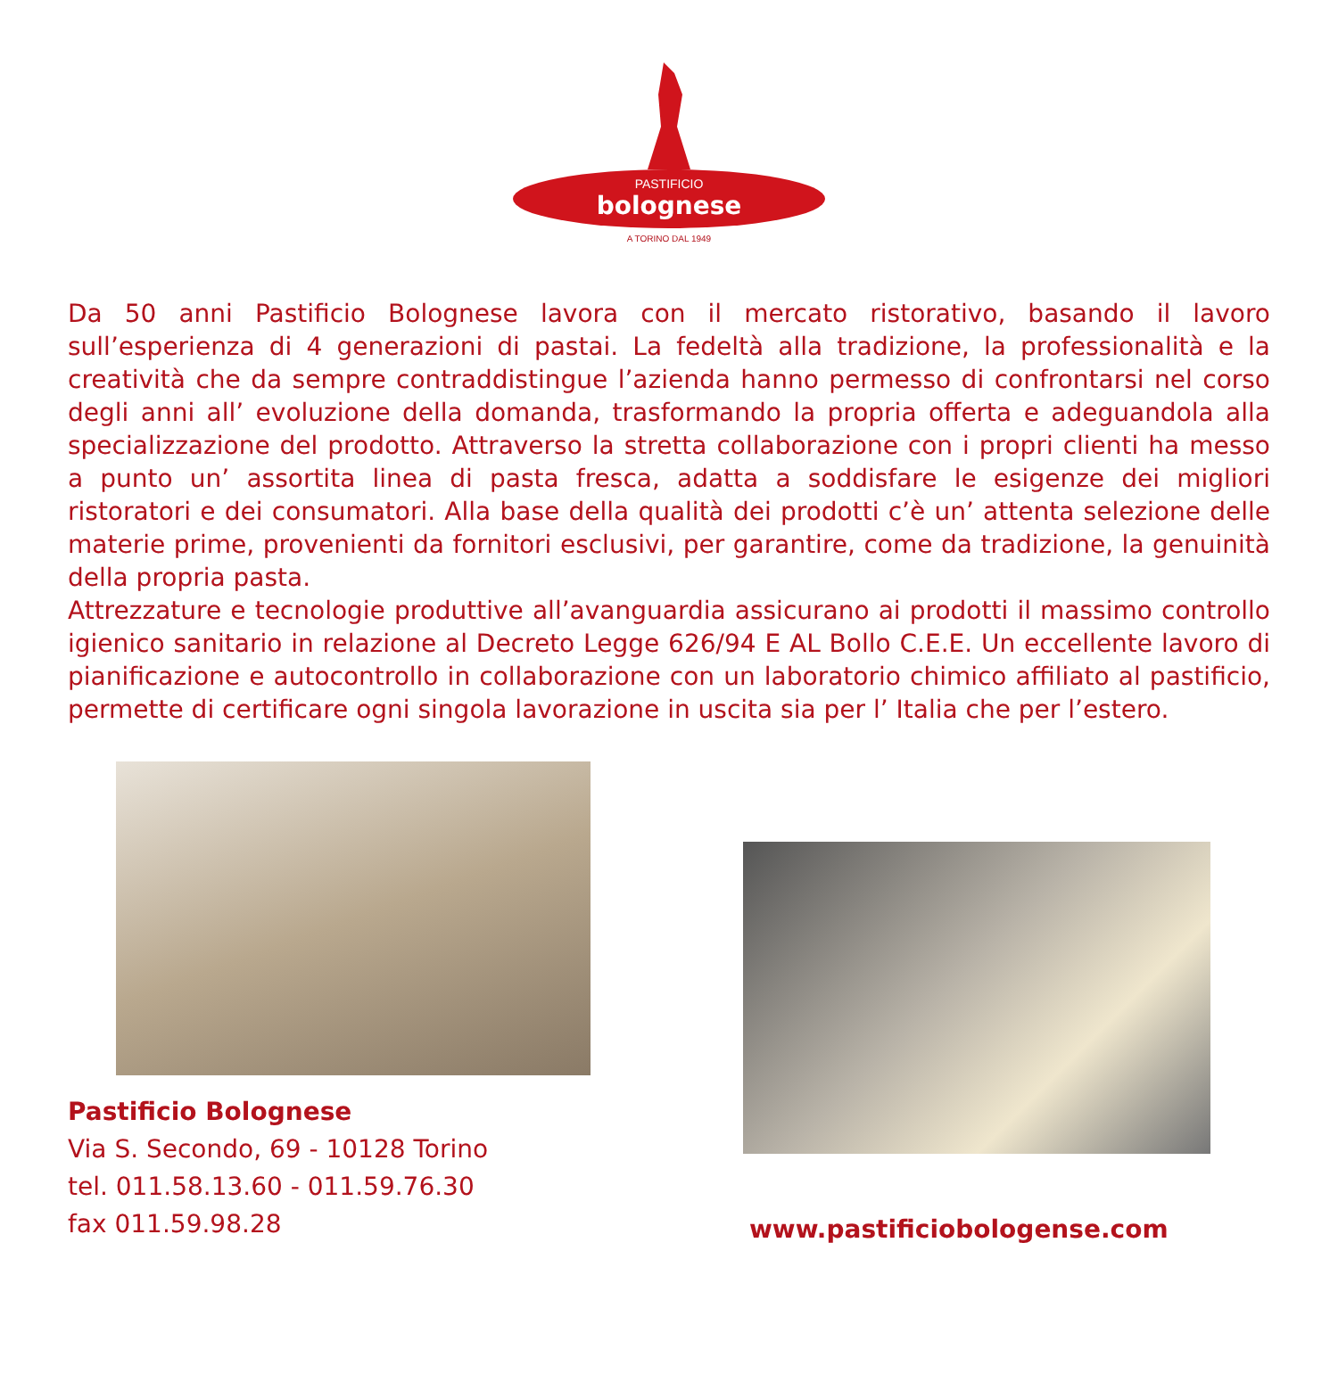PASTIFICIO
bolognese
A TORINO DAL 1949
Da 50 anni Pastificio Bolognese lavora con il mercato ristorativo, basando il lavoro sull’esperienza di 4 generazioni di pastai. La fedeltà alla tradizione, la professionalità e la creatività che da sempre contraddistingue l’azienda hanno permesso di confrontarsi nel corso degli anni all’ evoluzione della domanda, trasformando la propria offerta e adeguandola alla specializzazione del prodotto. Attraverso la stretta collaborazione con i propri clienti ha messo a punto un’ assortita linea di pasta fresca, adatta a soddisfare le esigenze dei migliori ristoratori e dei consumatori. Alla base della qualità dei prodotti c’è un’ attenta selezione delle materie prime, provenienti da fornitori esclusivi, per garantire, come da tradizione, la genuinità della propria pasta.
Attrezzature e tecnologie produttive all’avanguardia assicurano ai prodotti il massimo controllo igienico sanitario in relazione al Decreto Legge 626/94 E AL Bollo C.E.E. Un eccellente lavoro di pianificazione e autocontrollo in collaborazione con un laboratorio chimico affiliato al pastificio, permette di certificare ogni singola lavorazione in uscita sia per l’ Italia che per l’estero.
Pastificio Bolognese
Via S. Secondo, 69 - 10128 Torino
tel. 011.58.13.60 - 011.59.76.30
fax 011.59.98.28
www.pastificiobologense.com